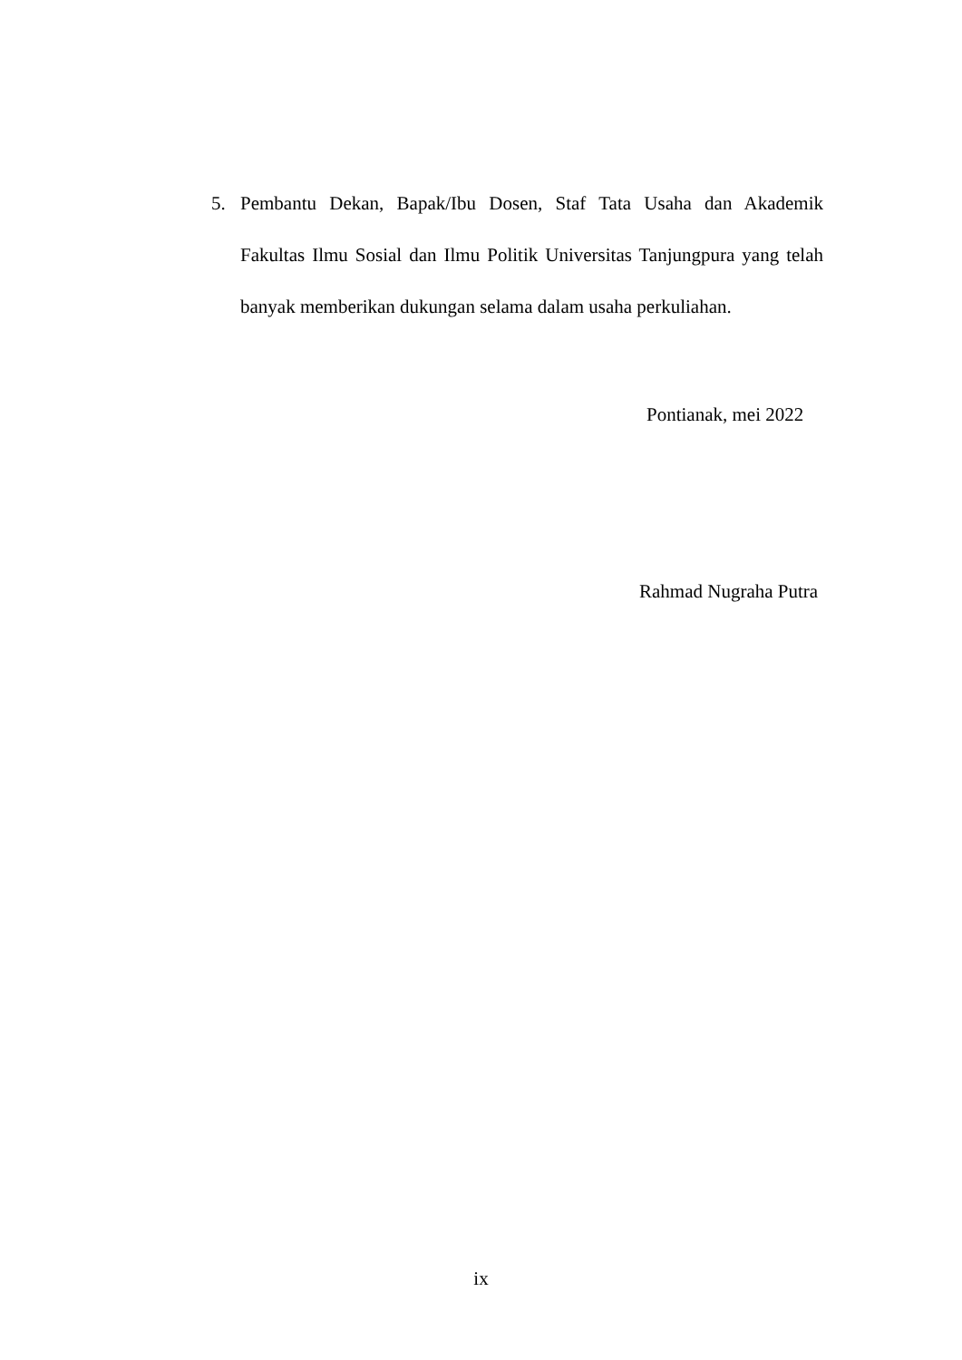5. Pembantu Dekan, Bapak/Ibu Dosen, Staf Tata Usaha dan Akademik Fakultas Ilmu Sosial dan Ilmu Politik Universitas Tanjungpura yang telah banyak memberikan dukungan selama dalam usaha perkuliahan.
Pontianak, mei 2022
Rahmad Nugraha Putra
ix